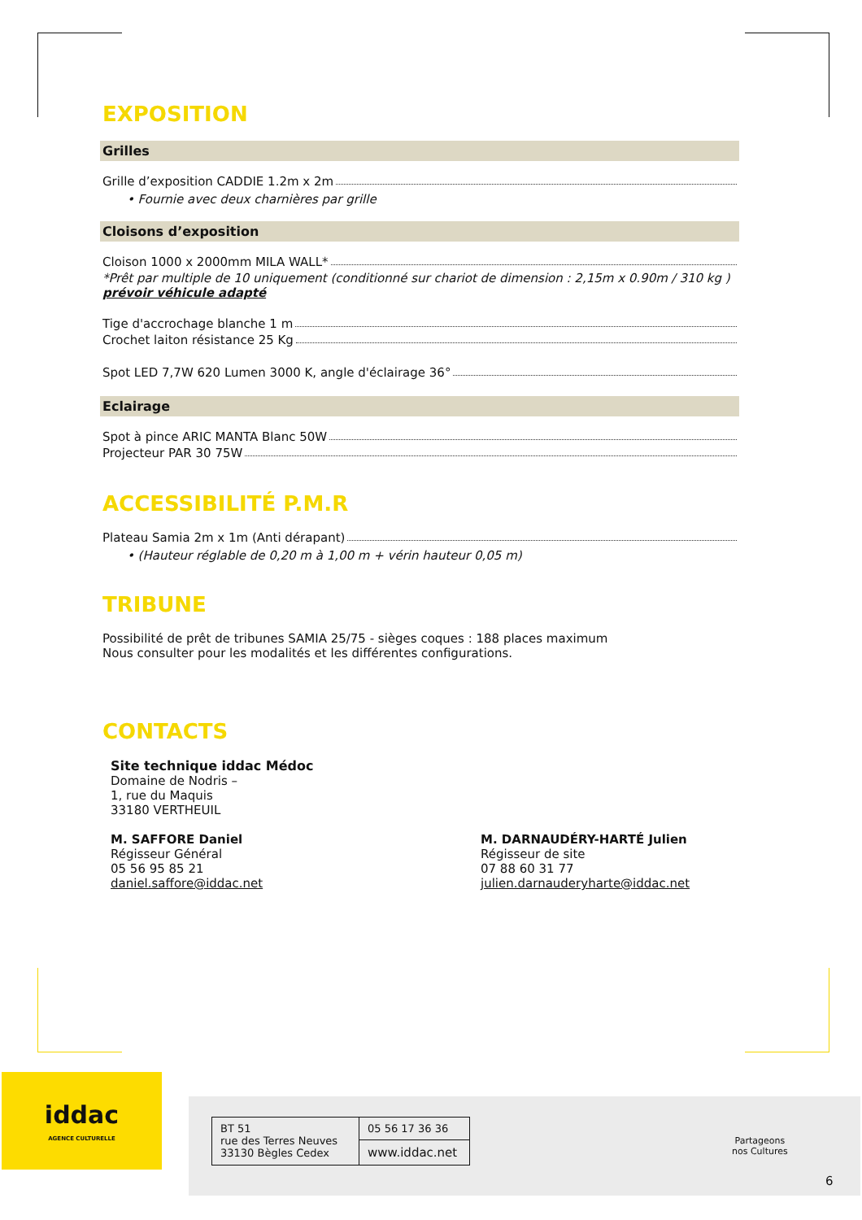EXPOSITION
Grilles
Grille d’exposition CADDIE 1.2m x 2m
• Fournie avec deux charnières par grille
Cloisons d’exposition
Cloison 1000 x 2000mm MILA WALL*
*Prêt par multiple de 10 uniquement (conditionné sur chariot de dimension : 2,15m x 0.90m / 310 kg ) prévoir véhicule adapté
Tige d'accrochage blanche 1 m
Crochet laiton résistance 25 Kg
Spot LED 7,7W 620 Lumen 3000 K, angle d'éclairage 36°
Eclairage
Spot à pince ARIC MANTA Blanc 50W
Projecteur PAR 30 75W
ACCESSIBILITÉ P.M.R
Plateau Samia 2m x 1m (Anti dérapant)
• (Hauteur réglable de 0,20 m à 1,00 m + vérin hauteur 0,05 m)
TRIBUNE
Possibilité de prêt de tribunes SAMIA 25/75 - sièges coques : 188 places maximum
Nous consulter pour les modalités et les différentes configurations.
CONTACTS
Site technique iddac Médoc
Domaine de Nodris –
1, rue du Maquis
33180 VERTHEUIL
M. SAFFORE Daniel
Régisseur Général
05 56 95 85 21
daniel.saffore@iddac.net
M. DARNAUDÉRY-HARTÉ Julien
Régisseur de site
07 88 60 31 77
julien.darnauderyharte@iddac.net
iddac
AGENCE CULTURELLE
| BT 51 rue des Terres Neuves 33130 Bègles Cedex | 05 56 17 36 36 |
| | www.iddac.net |
Partageons
nos Cultures
6